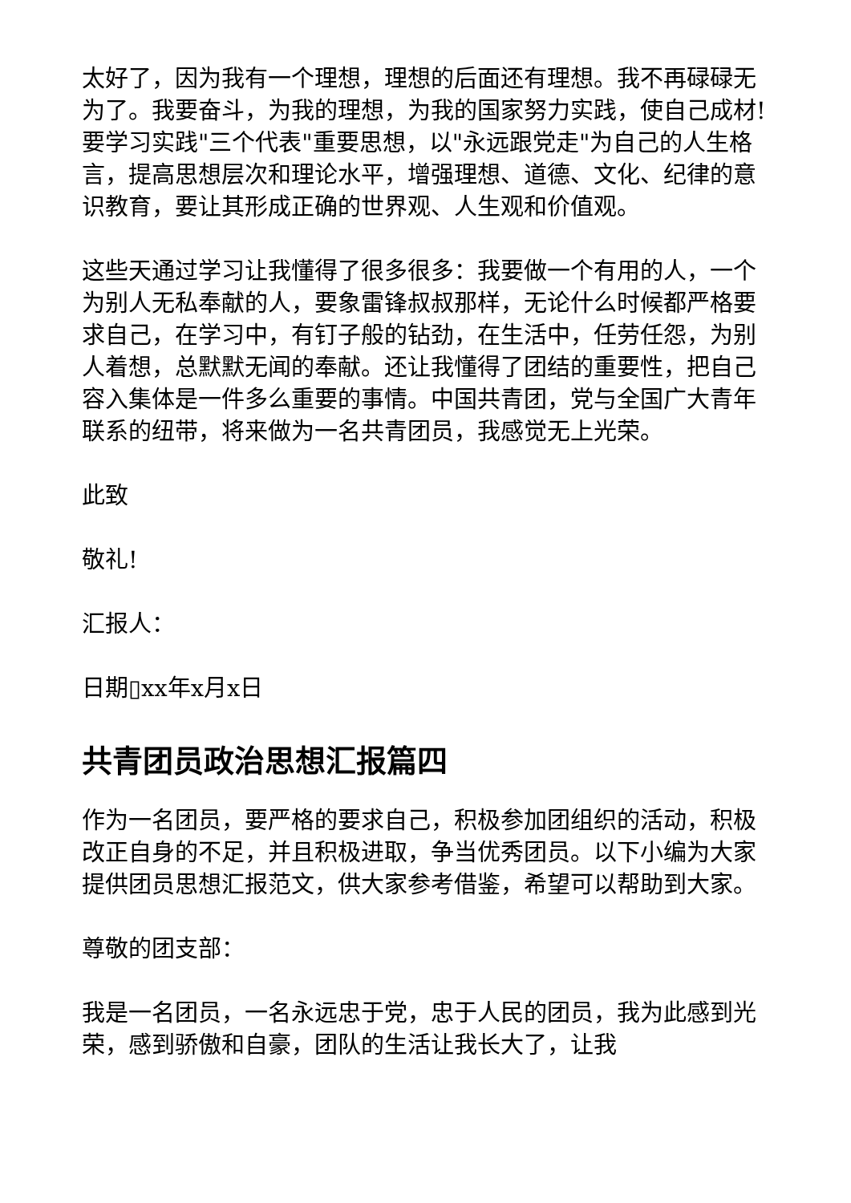太好了，因为我有一个理想，理想的后面还有理想。我不再碌碌无为了。我要奋斗，为我的理想，为我的国家努力实践，使自己成材!要学习实践"三个代表"重要思想，以"永远跟党走"为自己的人生格言，提高思想层次和理论水平，增强理想、道德、文化、纪律的意识教育，要让其形成正确的世界观、人生观和价值观。
这些天通过学习让我懂得了很多很多：我要做一个有用的人，一个为别人无私奉献的人，要象雷锋叔叔那样，无论什么时候都严格要求自己，在学习中，有钉子般的钻劲，在生活中，任劳任怨，为别人着想，总默默无闻的奉献。还让我懂得了团结的重要性，把自己容入集体是一件多么重要的事情。中国共青团，党与全国广大青年联系的纽带，将来做为一名共青团员，我感觉无上光荣。
此致
敬礼!
汇报人：
日期▯xx年x月x日
共青团员政治思想汇报篇四
作为一名团员，要严格的要求自己，积极参加团组织的活动，积极改正自身的不足，并且积极进取，争当优秀团员。以下小编为大家提供团员思想汇报范文，供大家参考借鉴，希望可以帮助到大家。
尊敬的团支部：
我是一名团员，一名永远忠于党，忠于人民的团员，我为此感到光荣，感到骄傲和自豪，团队的生活让我长大了，让我